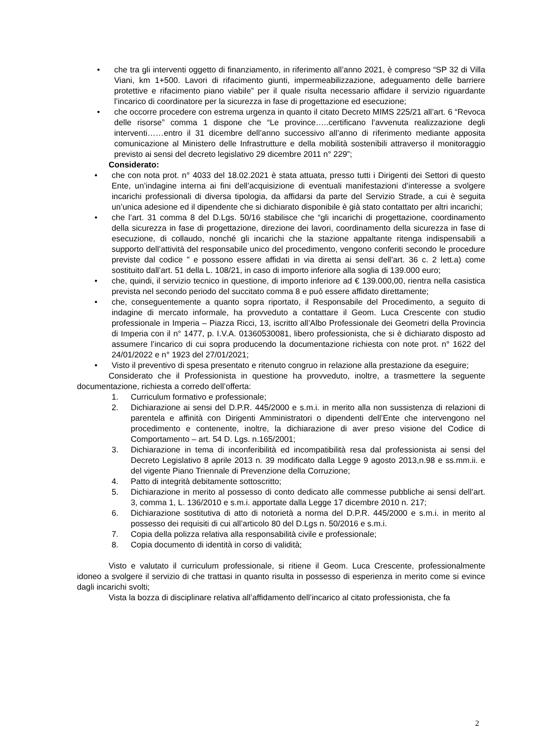• che tra gli interventi oggetto di finanziamento, in riferimento all’anno 2021, è compreso “SP 32 di Villa Viani, km 1+500. Lavori di rifacimento giunti, impermeabilizzazione, adeguamento delle barriere protettive e rifacimento piano viabile” per il quale risulta necessario affidare il servizio riguardante l’incarico di coordinatore per la sicurezza in fase di progettazione ed esecuzione;
• che occorre procedere con estrema urgenza in quanto il citato Decreto MIMS 225/21 all’art. 6 “Revoca delle risorse” comma 1 dispone che “Le province…..certificano l’avvenuta realizzazione degli interventi……entro il 31 dicembre dell’anno successivo all’anno di riferimento mediante apposita comunicazione al Ministero delle Infrastrutture e della mobilità sostenibili attraverso il monitoraggio previsto ai sensi del decreto legislativo 29 dicembre 2011 n° 229”;
Considerato:
• che con nota prot. n° 4033 del 18.02.2021 è stata attuata, presso tutti i Dirigenti dei Settori di questo Ente, un’indagine interna ai fini dell’acquisizione di eventuali manifestazioni d’interesse a svolgere incarichi professionali di diversa tipologia, da affidarsi da parte del Servizio Strade, a cui è seguita un’unica adesione ed il dipendente che si dichiarato disponibile è già stato contattato per altri incarichi;
• che l’art. 31 comma 8 del D.Lgs. 50/16 stabilisce che “gli incarichi di progettazione, coordinamento della sicurezza in fase di progettazione, direzione dei lavori, coordinamento della sicurezza in fase di esecuzione, di collaudo, nonché gli incarichi che la stazione appaltante ritenga indispensabili a supporto dell’attività del responsabile unico del procedimento, vengono conferiti secondo le procedure previste dal codice ” e possono essere affidati in via diretta ai sensi dell’art. 36 c. 2 lett.a) come sostituito dall’art. 51 della L. 108/21, in caso di importo inferiore alla soglia di 139.000 euro;
• che, quindi, il servizio tecnico in questione, di importo inferiore ad € 139.000,00, rientra nella casistica prevista nel secondo periodo del succitato comma 8 e può essere affidato direttamente;
• che, conseguentemente a quanto sopra riportato, il Responsabile del Procedimento, a seguito di indagine di mercato informale, ha provveduto a contattare il Geom. Luca Crescente con studio professionale in Imperia – Piazza Ricci, 13, iscritto all’Albo Professionale dei Geometri della Provincia di Imperia con il n° 1477, p. I.V.A. 01360530081, libero professionista, che si è dichiarato disposto ad assumere l’incarico di cui sopra producendo la documentazione richiesta con note prot. n° 1622 del 24/01/2022 e n° 1923 del 27/01/2021;
• Visto il preventivo di spesa presentato e ritenuto congruo in relazione alla prestazione da eseguire;
Considerato che il Professionista in questione ha provveduto, inoltre, a trasmettere la seguente documentazione, richiesta a corredo dell’offerta:
1. Curriculum formativo e professionale;
2. Dichiarazione ai sensi del D.P.R. 445/2000 e s.m.i. in merito alla non sussistenza di relazioni di parentela e affinità con Dirigenti Amministratori o dipendenti dell’Ente che intervengono nel procedimento e contenente, inoltre, la dichiarazione di aver preso visione del Codice di Comportamento – art. 54 D. Lgs. n.165/2001;
3. Dichiarazione in tema di inconferibilità ed incompatibilità resa dal professionista ai sensi del Decreto Legislativo 8 aprile 2013 n. 39 modificato dalla Legge 9 agosto 2013,n.98 e ss.mm.ii. e del vigente Piano Triennale di Prevenzione della Corruzione;
4. Patto di integrità debitamente sottoscritto;
5. Dichiarazione in merito al possesso di conto dedicato alle commesse pubbliche ai sensi dell’art. 3, comma 1, L. 136/2010 e s.m.i. apportate dalla Legge 17 dicembre 2010 n. 217;
6. Dichiarazione sostitutiva di atto di notorietà a norma del D.P.R. 445/2000 e s.m.i. in merito al possesso dei requisiti di cui all’articolo 80 del D.Lgs n. 50/2016 e s.m.i.
7. Copia della polizza relativa alla responsabilità civile e professionale;
8. Copia documento di identità in corso di validità;
Visto e valutato il curriculum professionale, si ritiene il Geom. Luca Crescente, professionalmente idoneo a svolgere il servizio di che trattasi in quanto risulta in possesso di esperienza in merito come si evince dagli incarichi svolti;
Vista la bozza di disciplinare relativa all’affidamento dell’incarico al citato professionista, che fa
2